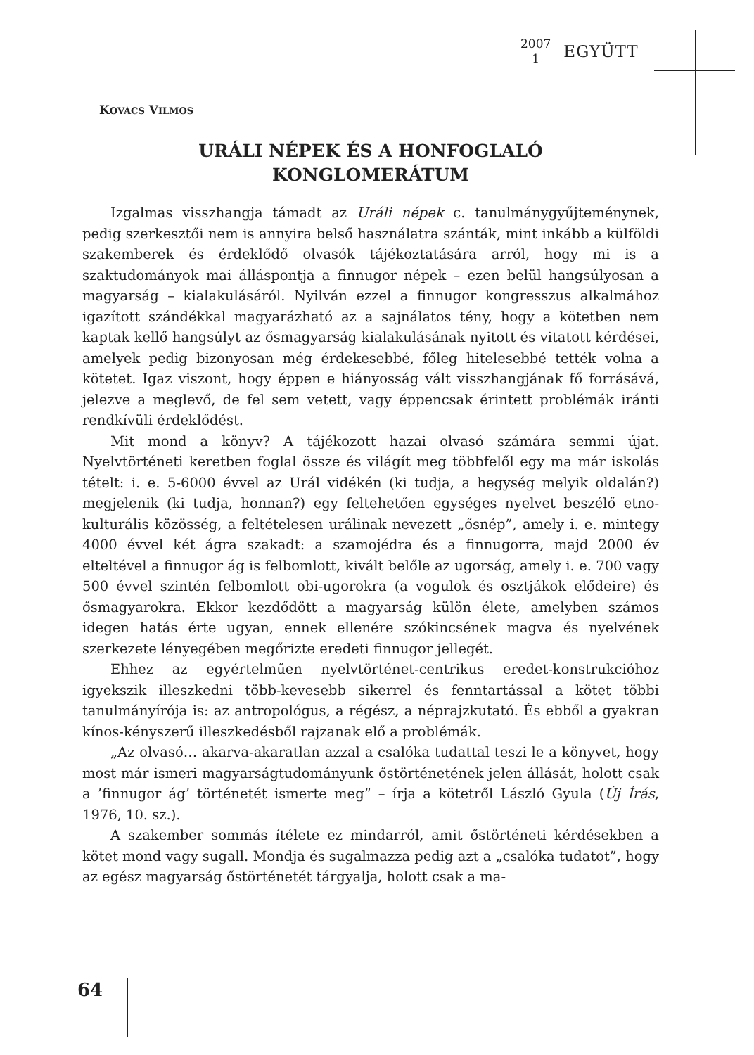2007
1
EGYÜTT
KOVÁCS VILMOS
URÁLI NÉPEK ÉS A HONFOGLALÓ
KONGLOMERÁTUM
Izgalmas visszhangja támadt az Uráli népek c. tanulmánygyűjteménynek, pedig szerkesztői nem is annyira belső használatra szánták, mint inkább a külföldi szakemberek és érdeklődő olvasók tájékoztatására arról, hogy mi is a szaktudományok mai álláspontja a finnugor népek – ezen belül hangsúlyosan a magyarság – kialakulásáról. Nyilván ezzel a finnugor kongresszus alkalmához igazított szándékkal magyarázható az a sajnálatos tény, hogy a kötetben nem kaptak kellő hangsúlyt az ősmagyarság kialakulásának nyitott és vitatott kérdései, amelyek pedig bizonyosan még érdekesebbé, főleg hitelesebbé tették volna a kötetet. Igaz viszont, hogy éppen e hiányosság vált visszhangjának fő forrásává, jelezve a meglevő, de fel sem vetett, vagy éppencsak érintett problémák iránti rendkívüli érdeklődést.
Mit mond a könyv? A tájékozott hazai olvasó számára semmi újat. Nyelvtörténeti keretben foglal össze és világít meg többfelől egy ma már iskolás tételt: i. e. 5-6000 évvel az Urál vidékén (ki tudja, a hegység melyik oldalán?) megjelenik (ki tudja, honnan?) egy feltehetően egységes nyelvet beszélő etno-kulturális közösség, a feltételesen urálinak nevezett „ősnép”, amely i. e. mintegy 4000 évvel két ágra szakadt: a szamojédra és a finnugorra, majd 2000 év elteltével a finnugor ág is felbomlott, kivált belőle az ugorság, amely i. e. 700 vagy 500 évvel szintén felbomlott obi-ugorokra (a vogulok és osztjákok elődeire) és ősmagyarokra. Ekkor kezdődött a magyarság külön élete, amelyben számos idegen hatás érte ugyan, ennek ellenére szókincsének magva és nyelvének szerkezete lényegében megőrizte eredeti finnugor jellegét.
Ehhez az egyértelműen nyelvtörténet-centrikus eredet-konstrukcióhoz igyekszik illeszkedni több-kevesebb sikerrel és fenntartással a kötet többi tanulmányírója is: az antropológus, a régész, a néprajzkutató. És ebből a gyakran kínos-kényszerű illeszkedésből rajzanak elő a problémák.
„Az olvasó… akarva-akaratlan azzal a csalóka tudattal teszi le a könyvet, hogy most már ismeri magyarságtudományunk őstörténetének jelen állását, holott csak a ’finnugor ág’ történetét ismerte meg” – írja a kötetről László Gyula (Új Írás, 1976, 10. sz.).
A szakember sommás ítélete ez mindarról, amit őstörténeti kérdésekben a kötet mond vagy sugall. Mondja és sugalmazza pedig azt a „csalóka tudatot”, hogy az egész magyarság őstörténetét tárgyalja, holott csak a ma-
64